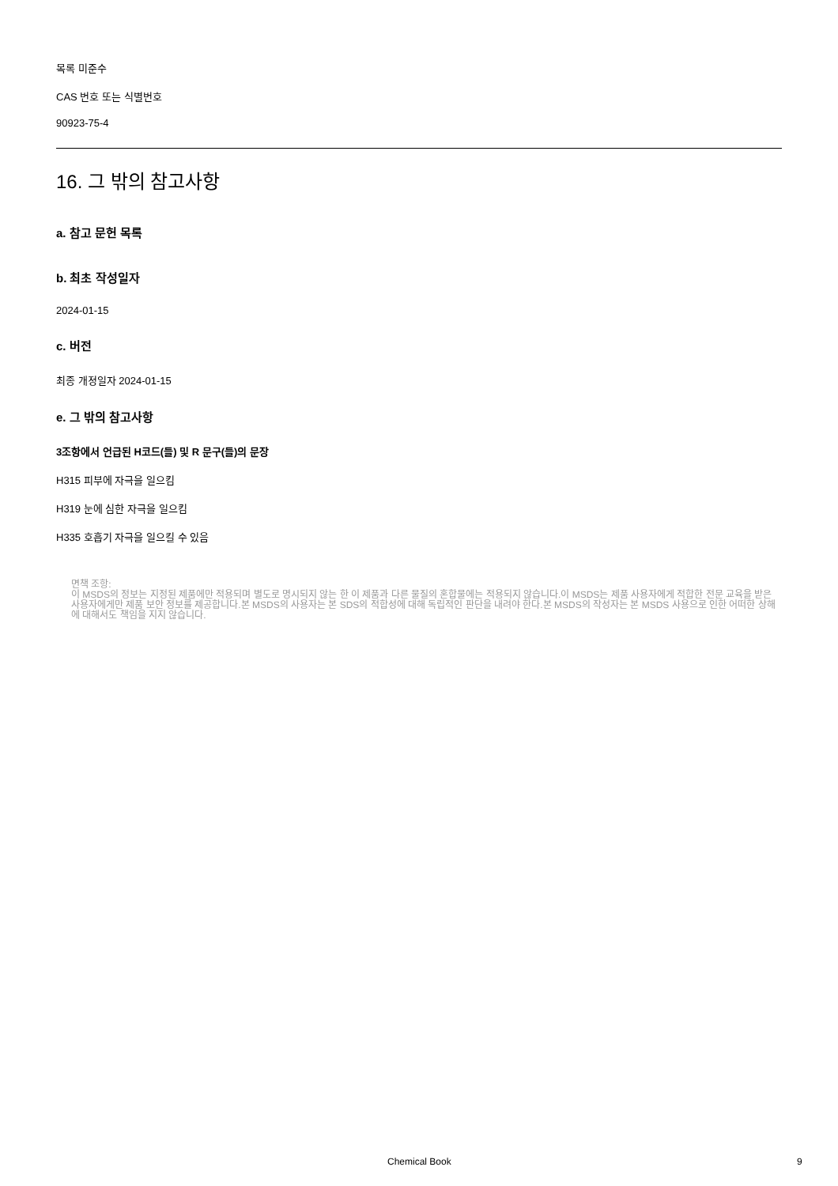목록 미준수
CAS 번호 또는 식별번호
90923-75-4
16. 그 밖의 참고사항
a. 참고 문헌 목록
b. 최초 작성일자
2024-01-15
c. 버전
최종 개정일자 2024-01-15
e. 그 밖의 참고사항
3조항에서 언급된 H코드(들) 및 R 문구(들)의 문장
H315 피부에 자극을 일으킴
H319 눈에 심한 자극을 일으킴
H335 호흡기 자극을 일으킬 수 있음
면책 조항:
이 MSDS의 정보는 지정된 제품에만 적용되며 별도로 명시되지 않는 한 이 제품과 다른 물질의 혼합물에는 적용되지 않습니다.이 MSDS는 제품 사용자에게 적합한 전문 교육을 받은 사용자에게만 제품 보안 정보를 제공합니다.본 MSDS의 사용자는 본 SDS의 적합성에 대해 독립적인 판단을 내려야 한다.본 MSDS의 작성자는 본 MSDS 사용으로 인한 어떠한 상해에 대해서도 책임을 지지 않습니다.
Chemical Book 9